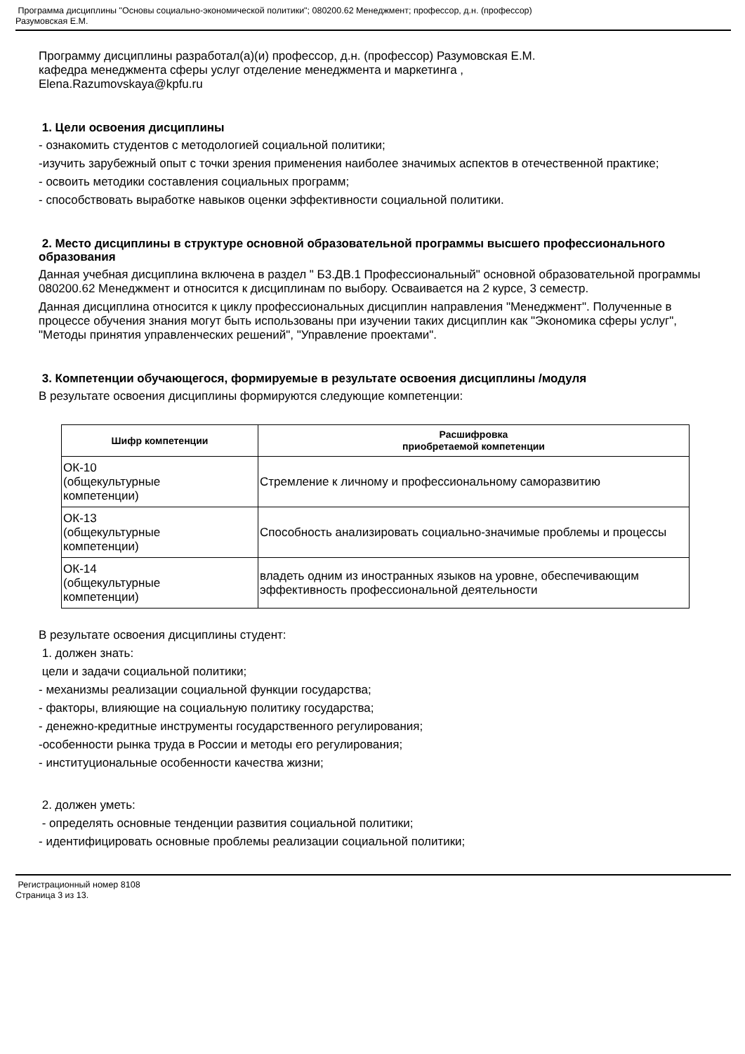Программа дисциплины "Основы социально-экономической политики"; 080200.62 Менеджмент; профессор, д.н. (профессор)
Разумовская Е.М.
Программу дисциплины разработал(а)(и) профессор, д.н. (профессор) Разумовская Е.М.
кафедра менеджмента сферы услуг отделение менеджмента и маркетинга ,
Elena.Razumovskaya@kpfu.ru
1. Цели освоения дисциплины
- ознакомить студентов с методологией социальной политики;
-изучить зарубежный опыт с точки зрения применения наиболее значимых аспектов в отечественной практике;
- освоить методики составления социальных программ;
- способствовать выработке навыков оценки эффективности социальной политики.
2. Место дисциплины в структуре основной образовательной программы высшего профессионального образования
Данная учебная дисциплина включена в раздел " Б3.ДВ.1 Профессиональный" основной образовательной программы 080200.62 Менеджмент и относится к дисциплинам по выбору. Осваивается на 2 курсе, 3 семестр.
Данная дисциплина относится к циклу профессиональных дисциплин направления "Менеджмент". Полученные в процессе обучения знания могут быть использованы при изучении таких дисциплин как "Экономика сферы услуг", "Методы принятия управленческих решений", "Управление проектами".
3. Компетенции обучающегося, формируемые в результате освоения дисциплины /модуля
В результате освоения дисциплины формируются следующие компетенции:
| Шифр компетенции | Расшифровка приобретаемой компетенции |
| --- | --- |
| ОК-10 (общекультурные компетенции) | Стремление к личному и профессиональному саморазвитию |
| ОК-13 (общекультурные компетенции) | Способность анализировать социально-значимые проблемы и процессы |
| ОК-14 (общекультурные компетенции) | владеть одним из иностранных языков на уровне, обеспечивающим эффективность профессиональной деятельности |
В результате освоения дисциплины студент:
1. должен знать:
цели и задачи социальной политики;
- механизмы реализации социальной функции государства;
- факторы, влияющие на социальную политику государства;
- денежно-кредитные инструменты государственного регулирования;
-особенности рынка труда в России и методы его регулирования;
- институциональные особенности качества жизни;
2. должен уметь:
- определять основные тенденции развития социальной политики;
- идентифицировать основные проблемы реализации социальной политики;
Регистрационный номер 8108
Страница 3 из 13.